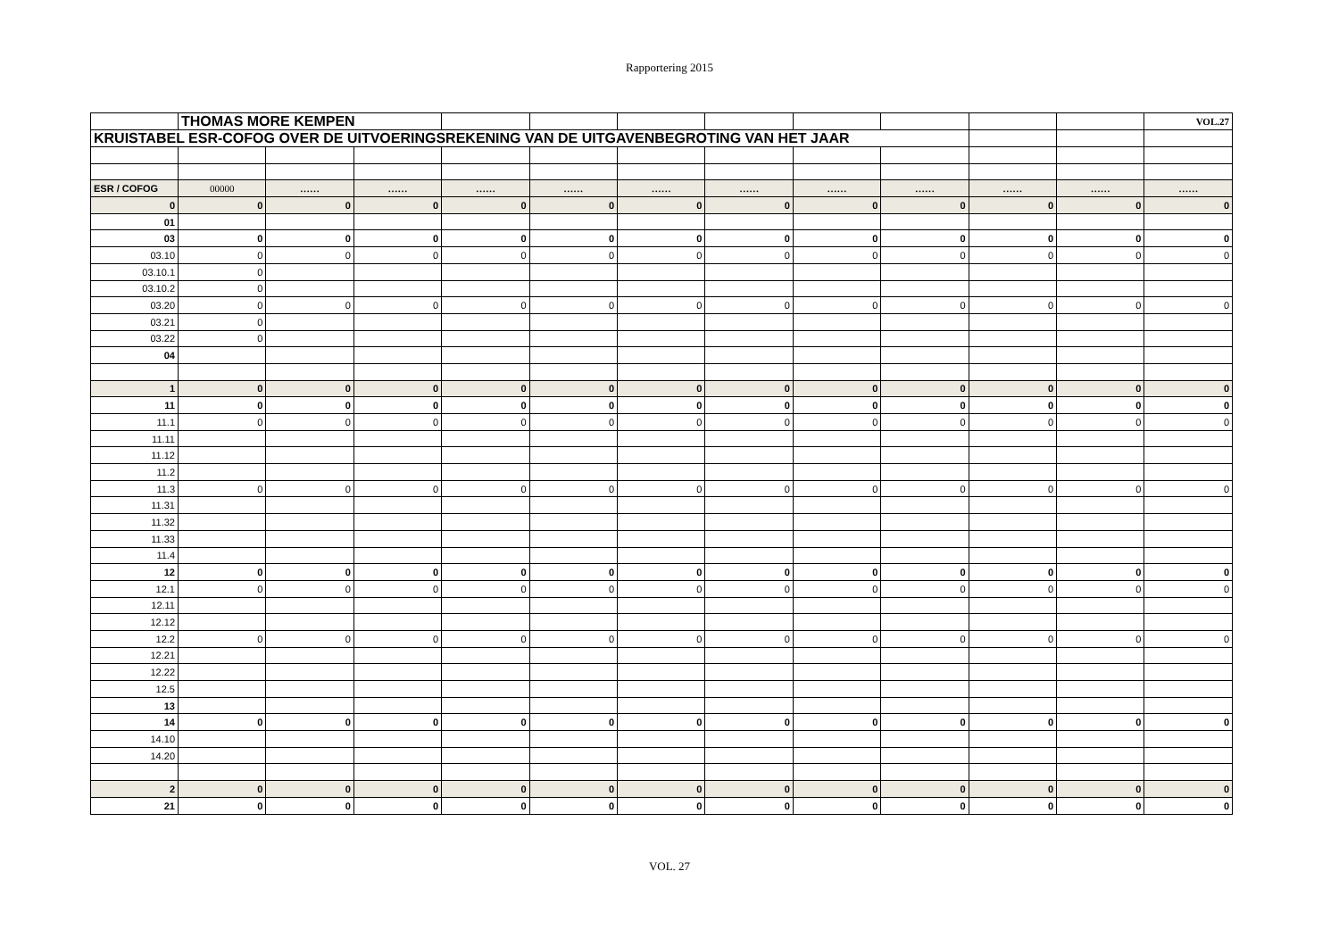Rapportering 2015
| | THOMAS MORE KEMPEN | | | | | | | | | | | VOL.27 |
| KRUISTABEL ESR-COFOG OVER DE UITVOERINGSREKENING VAN DE UITGAVENBEGROTING VAN HET JAAR | | | | | | | | | | | | |
| ESR / COFOG | 00000 | …… | …… | …… | …… | …… | …… | …… | …… | …… | …… | …… |
| 0 | 0 | 0 | 0 | 0 | 0 | 0 | 0 | 0 | 0 | 0 | 0 | 0 |
| 01 | | | | | | | | | | | | |
| 03 | 0 | 0 | 0 | 0 | 0 | 0 | 0 | 0 | 0 | 0 | 0 | 0 |
| 03.10 | 0 | 0 | 0 | 0 | 0 | 0 | 0 | 0 | 0 | 0 | 0 | 0 |
| 03.10.1 | 0 | | | | | | | | | | | |
| 03.10.2 | 0 | | | | | | | | | | | |
| 03.20 | 0 | 0 | 0 | 0 | 0 | 0 | 0 | 0 | 0 | 0 | 0 | 0 |
| 03.21 | 0 | | | | | | | | | | | |
| 03.22 | 0 | | | | | | | | | | | |
| 04 | | | | | | | | | | | | |
| 1 | 0 | 0 | 0 | 0 | 0 | 0 | 0 | 0 | 0 | 0 | 0 | 0 |
| 11 | 0 | 0 | 0 | 0 | 0 | 0 | 0 | 0 | 0 | 0 | 0 | 0 |
| 11.1 | 0 | 0 | 0 | 0 | 0 | 0 | 0 | 0 | 0 | 0 | 0 | 0 |
| 11.11 | | | | | | | | | | | | |
| 11.12 | | | | | | | | | | | | |
| 11.2 | | | | | | | | | | | | |
| 11.3 | 0 | 0 | 0 | 0 | 0 | 0 | 0 | 0 | 0 | 0 | 0 | 0 |
| 11.31 | | | | | | | | | | | | |
| 11.32 | | | | | | | | | | | | |
| 11.33 | | | | | | | | | | | | |
| 11.4 | | | | | | | | | | | | |
| 12 | 0 | 0 | 0 | 0 | 0 | 0 | 0 | 0 | 0 | 0 | 0 | 0 |
| 12.1 | 0 | 0 | 0 | 0 | 0 | 0 | 0 | 0 | 0 | 0 | 0 | 0 |
| 12.11 | | | | | | | | | | | | |
| 12.12 | | | | | | | | | | | | |
| 12.2 | 0 | 0 | 0 | 0 | 0 | 0 | 0 | 0 | 0 | 0 | 0 | 0 |
| 12.21 | | | | | | | | | | | | |
| 12.22 | | | | | | | | | | | | |
| 12.5 | | | | | | | | | | | | |
| 13 | | | | | | | | | | | | |
| 14 | 0 | 0 | 0 | 0 | 0 | 0 | 0 | 0 | 0 | 0 | 0 | 0 |
| 14.10 | | | | | | | | | | | | |
| 14.20 | | | | | | | | | | | | |
| 2 | 0 | 0 | 0 | 0 | 0 | 0 | 0 | 0 | 0 | 0 | 0 | 0 |
| 21 | 0 | 0 | 0 | 0 | 0 | 0 | 0 | 0 | 0 | 0 | 0 | 0 |
VOL. 27